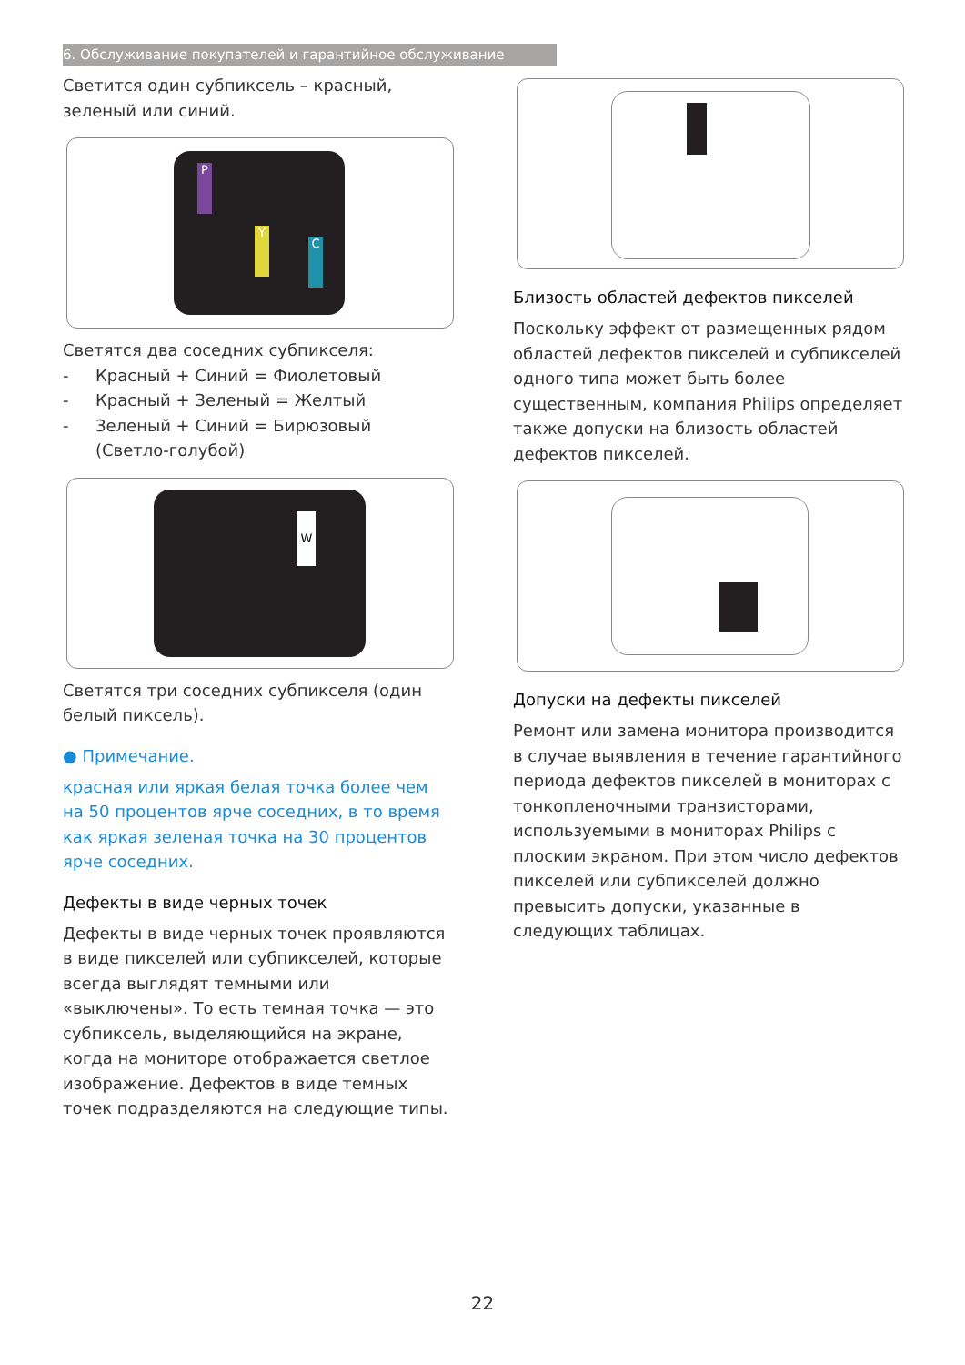6. Обслуживание покупателей и гарантийное обслуживание
Светится один субпиксель – красный, зеленый или синий.
P
Y
C
Светятся два соседних субпикселя:
- Красный + Синий = Фиолетовый
- Красный + Зеленый = Желтый
- Зеленый + Синий = Бирюзовый
(Светло-голубой)
W
Светятся три соседних субпикселя (один белый пиксель).
● Примечание.
красная или яркая белая точка более чем на 50 процентов ярче соседних, в то время как яркая зеленая точка на 30 процентов ярче соседних.
Дефекты в виде черных точек
Дефекты в виде черных точек проявляются в виде пикселей или субпикселей, которые всегда выглядят темными или «выключены». То есть темная точка — это субпиксель, выделяющийся на экране, когда на мониторе отображается светлое изображение. Дефектов в виде темных точек подразделяются на следующие типы.
Близость областей дефектов пикселей
Поскольку эффект от размещенных рядом областей дефектов пикселей и субпикселей одного типа может быть более существенным, компания Philips определяет также допуски на близость областей дефектов пикселей.
Допуски на дефекты пикселей
Ремонт или замена монитора производится в случае выявления в течение гарантийного периода дефектов пикселей в мониторах с тонкопленочными транзисторами, используемыми в мониторах Philips с плоским экраном. При этом число дефектов пикселей или субпикселей должно превысить допуски, указанные в следующих таблицах.
22